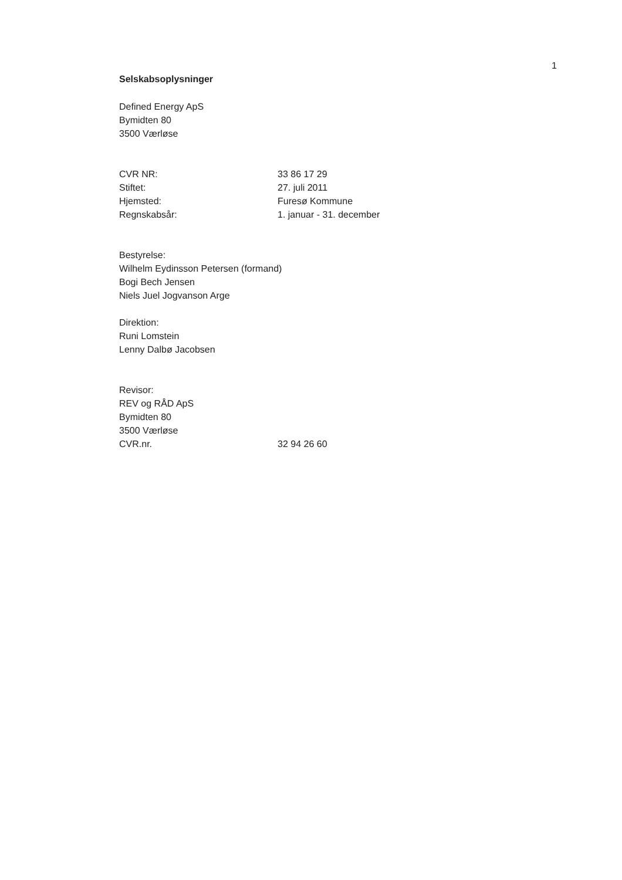1
Selskabsoplysninger
Defined Energy ApS
Bymidten 80
3500 Værløse
CVR NR: 33 86 17 29
Stiftet: 27. juli 2011
Hjemsted: Furesø Kommune
Regnskabsår: 1. januar - 31. december
Bestyrelse:
Wilhelm Eydinsson Petersen (formand)
Bogi Bech Jensen
Niels Juel Jogvanson Arge
Direktion:
Runi Lomstein
Lenny Dalbø Jacobsen
Revisor:
REV og RÅD ApS
Bymidten 80
3500 Værløse
CVR.nr. 32 94 26 60